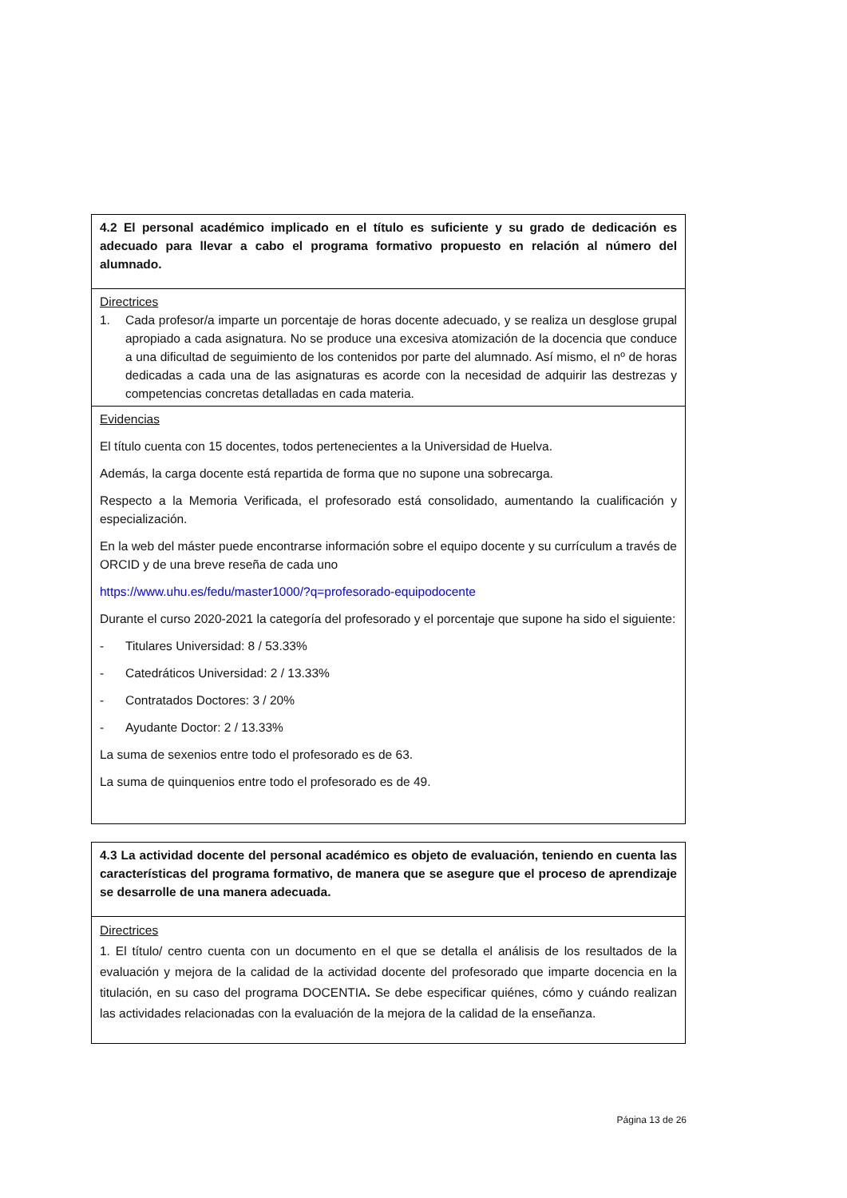| 4.2 El personal académico implicado en el título es suficiente y su grado de dedicación es adecuado para llevar a cabo el programa formativo propuesto en relación al número del alumnado. |
| Directrices 1. Cada profesor/a imparte un porcentaje de horas docente adecuado, y se realiza un desglose grupal apropiado a cada asignatura. No se produce una excesiva atomización de la docencia que conduce a una dificultad de seguimiento de los contenidos por parte del alumnado. Así mismo, el nº de horas dedicadas a cada una de las asignaturas es acorde con la necesidad de adquirir las destrezas y competencias concretas detalladas en cada materia. |
| Evidencias El título cuenta con 15 docentes, todos pertenecientes a la Universidad de Huelva. Además, la carga docente está repartida de forma que no supone una sobrecarga. Respecto a la Memoria Verificada, el profesorado está consolidado, aumentando la cualificación y especialización. En la web del máster puede encontrarse información sobre el equipo docente y su currículum a través de ORCID y de una breve reseña de cada uno https://www.uhu.es/fedu/master1000/?q=profesorado-equipodocente Durante el curso 2020-2021 la categoría del profesorado y el porcentaje que supone ha sido el siguiente: - Titulares Universidad: 8 / 53.33% - Catedráticos Universidad: 2 / 13.33% - Contratados Doctores: 3 / 20% - Ayudante Doctor: 2 / 13.33% La suma de sexenios entre todo el profesorado es de 63. La suma de quinquenios entre todo el profesorado es de 49. |
| 4.3 La actividad docente del personal académico es objeto de evaluación, teniendo en cuenta las características del programa formativo, de manera que se asegure que el proceso de aprendizaje se desarrolle de una manera adecuada. |
| Directrices 1. El título/ centro cuenta con un documento en el que se detalla el análisis de los resultados de la evaluación y mejora de la calidad de la actividad docente del profesorado que imparte docencia en la titulación, en su caso del programa DOCENTIA . Se debe especificar quiénes, cómo y cuándo realizan las actividades relacionadas con la evaluación de la mejora de la calidad de la enseñanza. |
Página 13 de 26